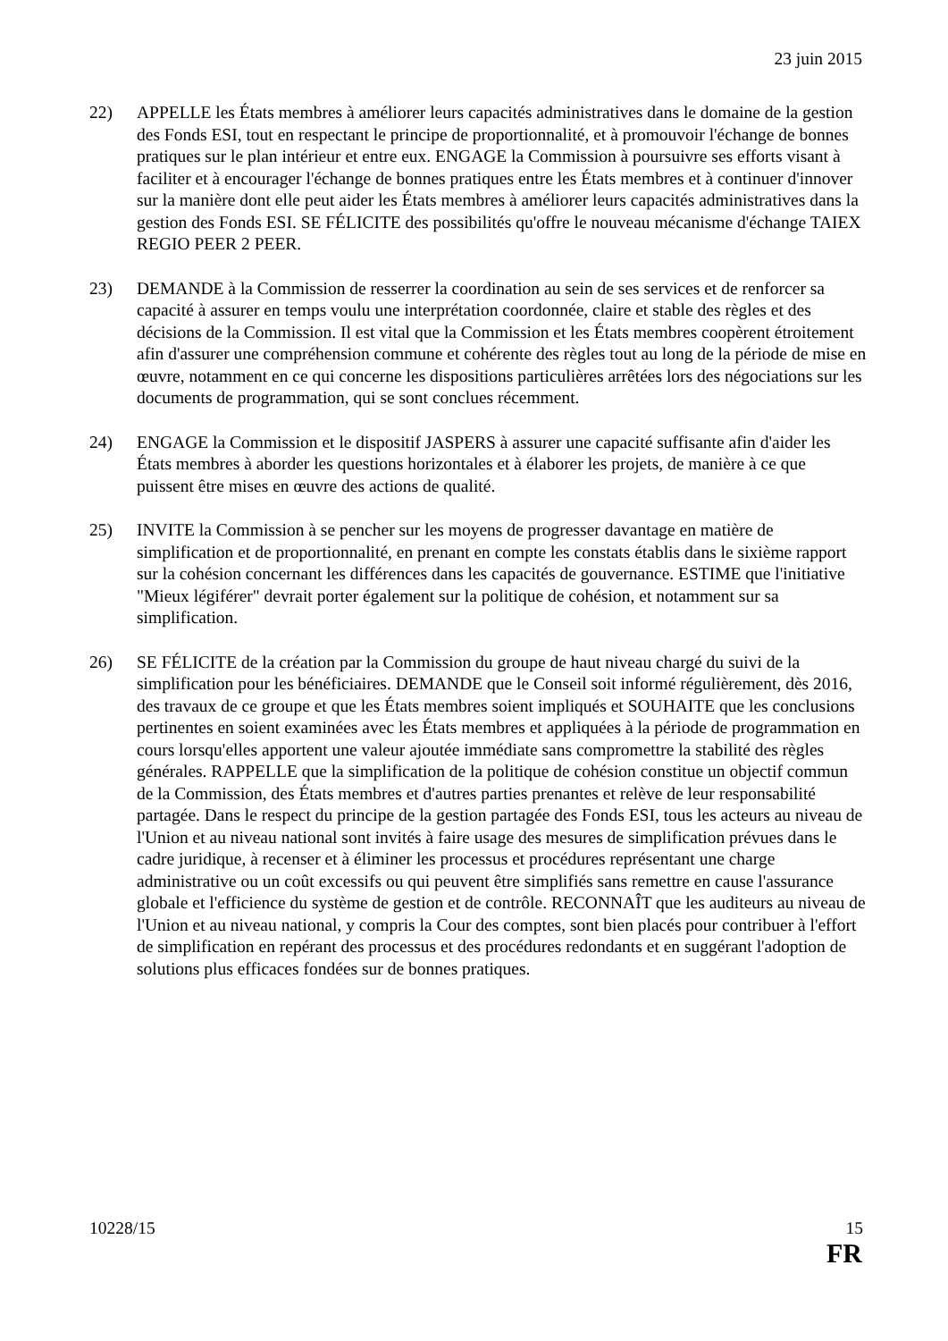23 juin 2015
22) APPELLE les États membres à améliorer leurs capacités administratives dans le domaine de la gestion des Fonds ESI, tout en respectant le principe de proportionnalité, et à promouvoir l'échange de bonnes pratiques sur le plan intérieur et entre eux. ENGAGE la Commission à poursuivre ses efforts visant à faciliter et à encourager l'échange de bonnes pratiques entre les États membres et à continuer d'innover sur la manière dont elle peut aider les États membres à améliorer leurs capacités administratives dans la gestion des Fonds ESI. SE FÉLICITE des possibilités qu'offre le nouveau mécanisme d'échange TAIEX REGIO PEER 2 PEER.
23) DEMANDE à la Commission de resserrer la coordination au sein de ses services et de renforcer sa capacité à assurer en temps voulu une interprétation coordonnée, claire et stable des règles et des décisions de la Commission. Il est vital que la Commission et les États membres coopèrent étroitement afin d'assurer une compréhension commune et cohérente des règles tout au long de la période de mise en œuvre, notamment en ce qui concerne les dispositions particulières arrêtées lors des négociations sur les documents de programmation, qui se sont conclues récemment.
24) ENGAGE la Commission et le dispositif JASPERS à assurer une capacité suffisante afin d'aider les États membres à aborder les questions horizontales et à élaborer les projets, de manière à ce que puissent être mises en œuvre des actions de qualité.
25) INVITE la Commission à se pencher sur les moyens de progresser davantage en matière de simplification et de proportionnalité, en prenant en compte les constats établis dans le sixième rapport sur la cohésion concernant les différences dans les capacités de gouvernance. ESTIME que l'initiative "Mieux légiférer" devrait porter également sur la politique de cohésion, et notamment sur sa simplification.
26) SE FÉLICITE de la création par la Commission du groupe de haut niveau chargé du suivi de la simplification pour les bénéficiaires. DEMANDE que le Conseil soit informé régulièrement, dès 2016, des travaux de ce groupe et que les États membres soient impliqués et SOUHAITE que les conclusions pertinentes en soient examinées avec les États membres et appliquées à la période de programmation en cours lorsqu'elles apportent une valeur ajoutée immédiate sans compromettre la stabilité des règles générales. RAPPELLE que la simplification de la politique de cohésion constitue un objectif commun de la Commission, des États membres et d'autres parties prenantes et relève de leur responsabilité partagée. Dans le respect du principe de la gestion partagée des Fonds ESI, tous les acteurs au niveau de l'Union et au niveau national sont invités à faire usage des mesures de simplification prévues dans le cadre juridique, à recenser et à éliminer les processus et procédures représentant une charge administrative ou un coût excessifs ou qui peuvent être simplifiés sans remettre en cause l'assurance globale et l'efficience du système de gestion et de contrôle. RECONNAÎT que les auditeurs au niveau de l'Union et au niveau national, y compris la Cour des comptes, sont bien placés pour contribuer à l'effort de simplification en repérant des processus et des procédures redondants et en suggérant l'adoption de solutions plus efficaces fondées sur de bonnes pratiques.
10228/15 15
FR